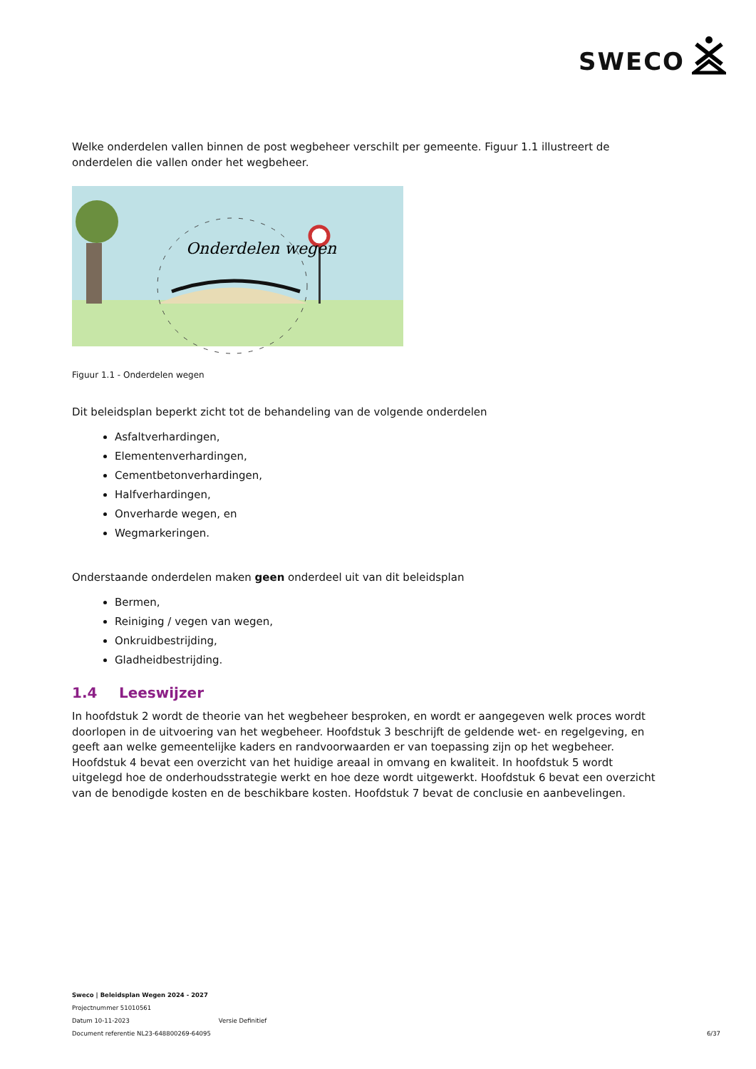SWECO
Welke onderdelen vallen binnen de post wegbeheer verschilt per gemeente. Figuur 1.1 illustreert de onderdelen die vallen onder het wegbeheer.
Onderdelen wegen
Figuur 1.1 - Onderdelen wegen
Dit beleidsplan beperkt zicht tot de behandeling van de volgende onderdelen
Asfaltverhardingen,
Elementenverhardingen,
Cementbetonverhardingen,
Halfverhardingen,
Onverharde wegen, en
Wegmarkeringen.
Onderstaande onderdelen maken geen onderdeel uit van dit beleidsplan
Bermen,
Reiniging / vegen van wegen,
Onkruidbestrijding,
Gladheidbestrijding.
1.4 Leeswijzer
In hoofdstuk 2 wordt de theorie van het wegbeheer besproken, en wordt er aangegeven welk proces wordt doorlopen in de uitvoering van het wegbeheer. Hoofdstuk 3 beschrijft de geldende wet- en regelgeving, en geeft aan welke gemeentelijke kaders en randvoorwaarden er van toepassing zijn op het wegbeheer. Hoofdstuk 4 bevat een overzicht van het huidige areaal in omvang en kwaliteit. In hoofdstuk 5 wordt uitgelegd hoe de onderhoudsstrategie werkt en hoe deze wordt uitgewerkt. Hoofdstuk 6 bevat een overzicht van de benodigde kosten en de beschikbare kosten. Hoofdstuk 7 bevat de conclusie en aanbevelingen.
Sweco | Beleidsplan Wegen 2024 - 2027
Projectnummer 51010561
Datum 10-11-2023 Versie Definitief
Document referentie NL23-648800269-64095
6/37